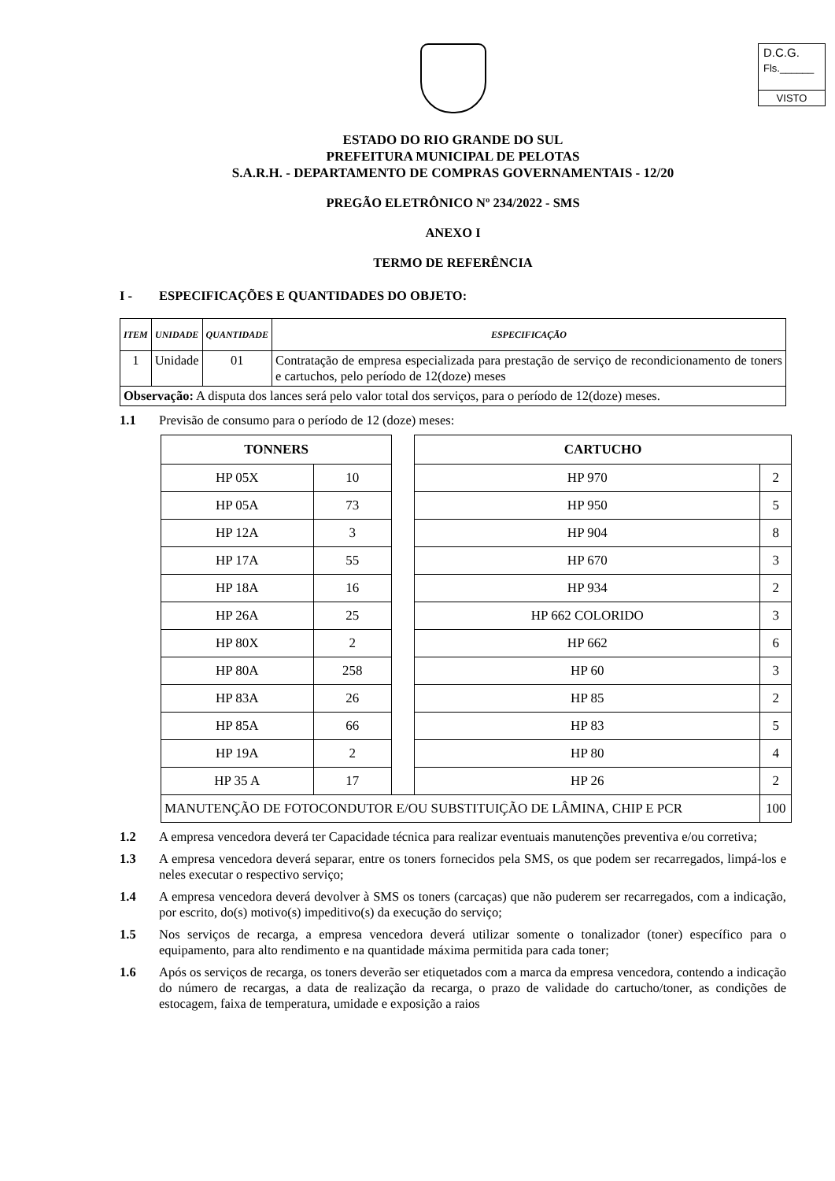D.C.G.
Fls.______
VISTO
ESTADO DO RIO GRANDE DO SUL
PREFEITURA MUNICIPAL DE PELOTAS
S.A.R.H. - DEPARTAMENTO DE COMPRAS GOVERNAMENTAIS - 12/20
PREGÃO ELETRÔNICO Nº 234/2022 - SMS
ANEXO I
TERMO DE REFERÊNCIA
I - ESPECIFICAÇÕES E QUANTIDADES DO OBJETO:
| ITEM | UNIDADE | QUANTIDADE | ESPECIFICAÇÃO |
| --- | --- | --- | --- |
| 1 | Unidade | 01 | Contratação de empresa especializada para prestação de serviço de recondicionamento de toners e cartuchos, pelo período de 12(doze) meses |
| Observação: A disputa dos lances será pelo valor total dos serviços, para o período de 12(doze) meses. | | | |
1.1 Previsão de consumo para o período de 12 (doze) meses:
| TONNERS | | | CARTUCHO | |
| HP 05X | 10 | | HP 970 | 2 |
| HP 05A | 73 | | HP 950 | 5 |
| HP 12A | 3 | | HP 904 | 8 |
| HP 17A | 55 | | HP 670 | 3 |
| HP 18A | 16 | | HP 934 | 2 |
| HP 26A | 25 | | HP 662 COLORIDO | 3 |
| HP 80X | 2 | | HP 662 | 6 |
| HP 80A | 258 | | HP 60 | 3 |
| HP 83A | 26 | | HP 85 | 2 |
| HP 85A | 66 | | HP 83 | 5 |
| HP 19A | 2 | | HP 80 | 4 |
| HP 35 A | 17 | | HP 26 | 2 |
| MANUTENÇÃO DE FOTOCONDUTOR E/OU SUBSTITUIÇÃO DE LÂMINA, CHIP E PCR | | | | 100 |
1.2 A empresa vencedora deverá ter Capacidade técnica para realizar eventuais manutenções preventiva e/ou corretiva;
1.3 A empresa vencedora deverá separar, entre os toners fornecidos pela SMS, os que podem ser recarregados, limpá-los e neles executar o respectivo serviço;
1.4 A empresa vencedora deverá devolver à SMS os toners (carcaças) que não puderem ser recarregados, com a indicação, por escrito, do(s) motivo(s) impeditivo(s) da execução do serviço;
1.5 Nos serviços de recarga, a empresa vencedora deverá utilizar somente o tonalizador (toner) específico para o equipamento, para alto rendimento e na quantidade máxima permitida para cada toner;
1.6 Após os serviços de recarga, os toners deverão ser etiquetados com a marca da empresa vencedora, contendo a indicação do número de recargas, a data de realização da recarga, o prazo de validade do cartucho/toner, as condições de estocagem, faixa de temperatura, umidade e exposição a raios